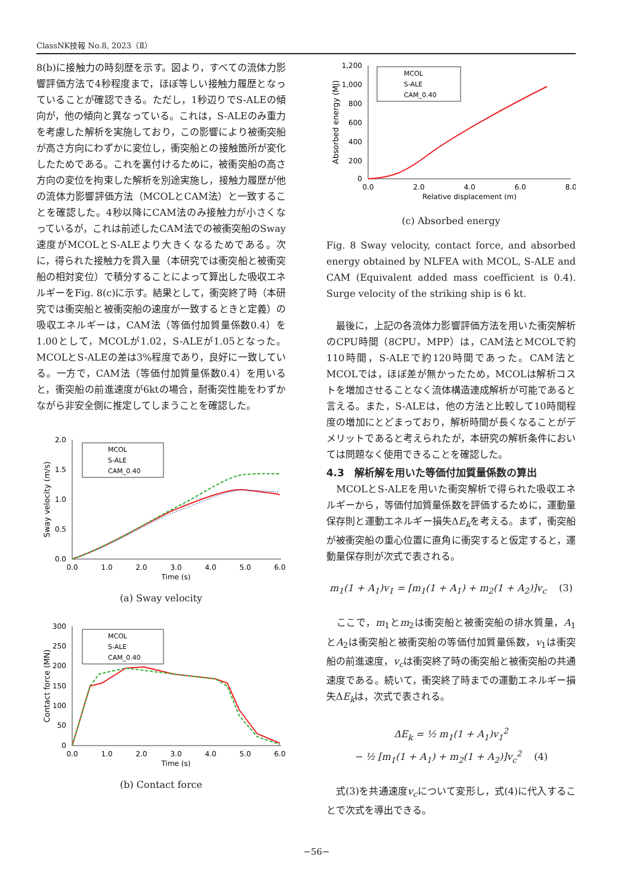ClassNK技報 No.8, 2023（Ⅱ）
8(b)に接触力の時刻歴を示す。図より，すべての流体力影響評価方法で4秒程度まで，ほぼ等しい接触力履歴となっていることが確認できる。ただし，1秒辺りでS-ALEの傾向が，他の傾向と異なっている。これは，S-ALEのみ重力を考慮した解析を実施しており，この影響により被衝突船が高さ方向にわずかに変位し，衝突船との接触箇所が変化したためである。これを裏付けるために，被衝突船の高さ方向の変位を拘束した解析を別途実施し，接触力履歴が他の流体力影響評価方法（MCOLとCAM法）と一致することを確認した。4秒以降にCAM法のみ接触力が小さくなっているが，これは前述したCAM法での被衝突船のSway速度がMCOLとS-ALEより大きくなるためである。次に，得られた接触力を貫入量（本研究では衝突船と被衝突船の相対変位）で積分することによって算出した吸収エネルギーをFig. 8(c)に示す。結果として，衝突終了時（本研究では衝突船と被衝突船の速度が一致するときと定義）の吸収エネルギーは，CAM法（等価付加質量係数0.4）を1.00として，MCOLが1.02，S-ALEが1.05となった。MCOLとS-ALEの差は3%程度であり，良好に一致している。一方で，CAM法（等価付加質量係数0.4）を用いると，衝突船の前進速度が6ktの場合，耐衝突性能をわずかながら非安全側に推定してしまうことを確認した。
2.0
1.5
1.0
0.5
0.0
0.0
1.0
2.0
3.0
4.0
5.0
6.0
Time (s)
Sway velocity (m/s)
MCOL
S-ALE
CAM_0.40
(a) Sway velocity
300
250
200
150
100
50
0
0.0
1.0
2.0
3.0
4.0
5.0
6.0
Time (s)
Contact force (MN)
MCOL
S-ALE
CAM_0.40
(b) Contact force
1,200
1,000
800
600
400
200
0
0.0
2.0
4.0
6.0
8.0
Relative displacement (m)
Absorbed energy (MJ)
MCOL
S-ALE
CAM_0.40
(c) Absorbed energy
Fig. 8 Sway velocity, contact force, and absorbed energy obtained by NLFEA with MCOL, S-ALE and CAM (Equivalent added mass coefficient is 0.4). Surge velocity of the striking ship is 6 kt.
　最後に，上記の各流体力影響評価方法を用いた衝突解析のCPU時間（8CPU，MPP）は，CAM法とMCOLで約110時間，S-ALEで約120時間であった。CAM法とMCOLでは，ほぼ差が無かったため，MCOLは解析コストを増加させることなく流体構造連成解析が可能であると言える。また，S-ALEは，他の方法と比較して10時間程度の増加にとどまっており，解析時間が長くなることがデメリットであると考えられたが，本研究の解析条件においては問題なく使用できることを確認した。
4.3　解析解を用いた等価付加質量係数の算出
　MCOLとS-ALEを用いた衝突解析で得られた吸収エネルギーから，等価付加質量係数を評価するために，運動量保存則と運動エネルギー損失ΔE<sub>k</sub>を考える。まず，衝突船が被衝突船の重心位置に直角に衝突すると仮定すると，運動量保存則が次式で表される。
m<sub>1</sub>(1 + A<sub>1</sub>)v<sub>1</sub> = [m<sub>1</sub>(1 + A<sub>1</sub>) + m<sub>2</sub>(1 + A<sub>2</sub>)]v<sub>c</sub> 　(3)
　ここで，m<sub>1</sub>とm<sub>2</sub>は衝突船と被衝突船の排水質量，A<sub>1</sub>とA<sub>2</sub>は衝突船と被衝突船の等価付加質量係数，v<sub>1</sub>は衝突船の前進速度，v<sub>c</sub>は衝突終了時の衝突船と被衝突船の共通速度である。続いて，衝突終了時までの運動エネルギー損失ΔE<sub>k</sub>は，次式で表される。
ΔE<sub>k</sub> = ½ m<sub>1</sub>(1 + A<sub>1</sub>)v<sub>1</sub><sup>2</sup>
− ½ [m<sub>1</sub>(1 + A<sub>1</sub>) + m<sub>2</sub>(1 + A<sub>2</sub>)]v<sub>c</sub><sup>2</sup> 　(4)
　式(3)を共通速度v<sub>c</sub>について変形し，式(4)に代入することで次式を導出できる。
−56−